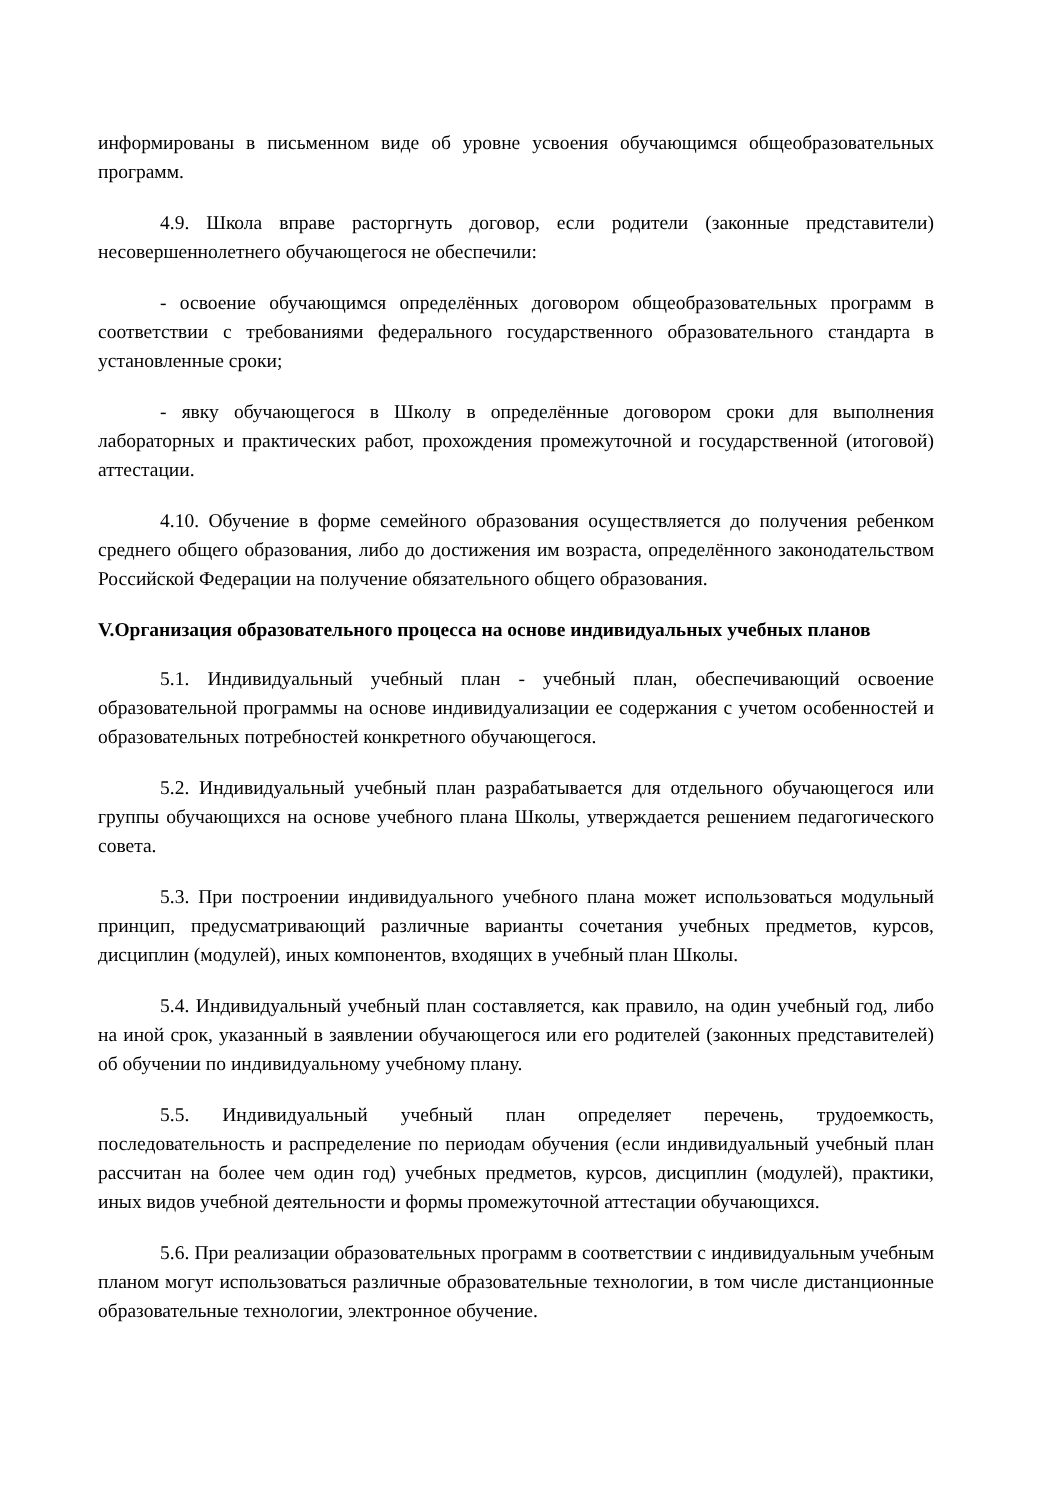информированы в письменном виде об уровне усвоения обучающимся общеобразовательных программ.
4.9. Школа вправе расторгнуть договор, если родители (законные представители) несовершеннолетнего обучающегося не обеспечили:
- освоение обучающимся определённых договором общеобразовательных программ в соответствии с требованиями федерального государственного образовательного стандарта в установленные сроки;
- явку обучающегося в Школу в определённые договором сроки для выполнения лабораторных и практических работ, прохождения промежуточной и государственной (итоговой) аттестации.
4.10. Обучение в форме семейного образования осуществляется до получения ребенком среднего общего образования, либо до достижения им возраста, определённого законодательством Российской Федерации на получение обязательного общего образования.
V.Организация образовательного процесса на основе индивидуальных учебных планов
5.1. Индивидуальный учебный план - учебный план, обеспечивающий освоение образовательной программы на основе индивидуализации ее содержания с учетом особенностей и образовательных потребностей конкретного обучающегося.
5.2. Индивидуальный учебный план разрабатывается для отдельного обучающегося или группы обучающихся на основе учебного плана Школы, утверждается решением педагогического совета.
5.3. При построении индивидуального учебного плана может использоваться модульный принцип, предусматривающий различные варианты сочетания учебных предметов, курсов, дисциплин (модулей), иных компонентов, входящих в учебный план Школы.
5.4. Индивидуальный учебный план составляется, как правило, на один учебный год, либо на иной срок, указанный в заявлении обучающегося или его родителей (законных представителей) об обучении по индивидуальному учебному плану.
5.5. Индивидуальный учебный план определяет перечень, трудоемкость, последовательность и распределение по периодам обучения (если индивидуальный учебный план рассчитан на более чем один год) учебных предметов, курсов, дисциплин (модулей), практики, иных видов учебной деятельности и формы промежуточной аттестации обучающихся.
5.6. При реализации образовательных программ в соответствии с индивидуальным учебным планом могут использоваться различные образовательные технологии, в том числе дистанционные образовательные технологии, электронное обучение.